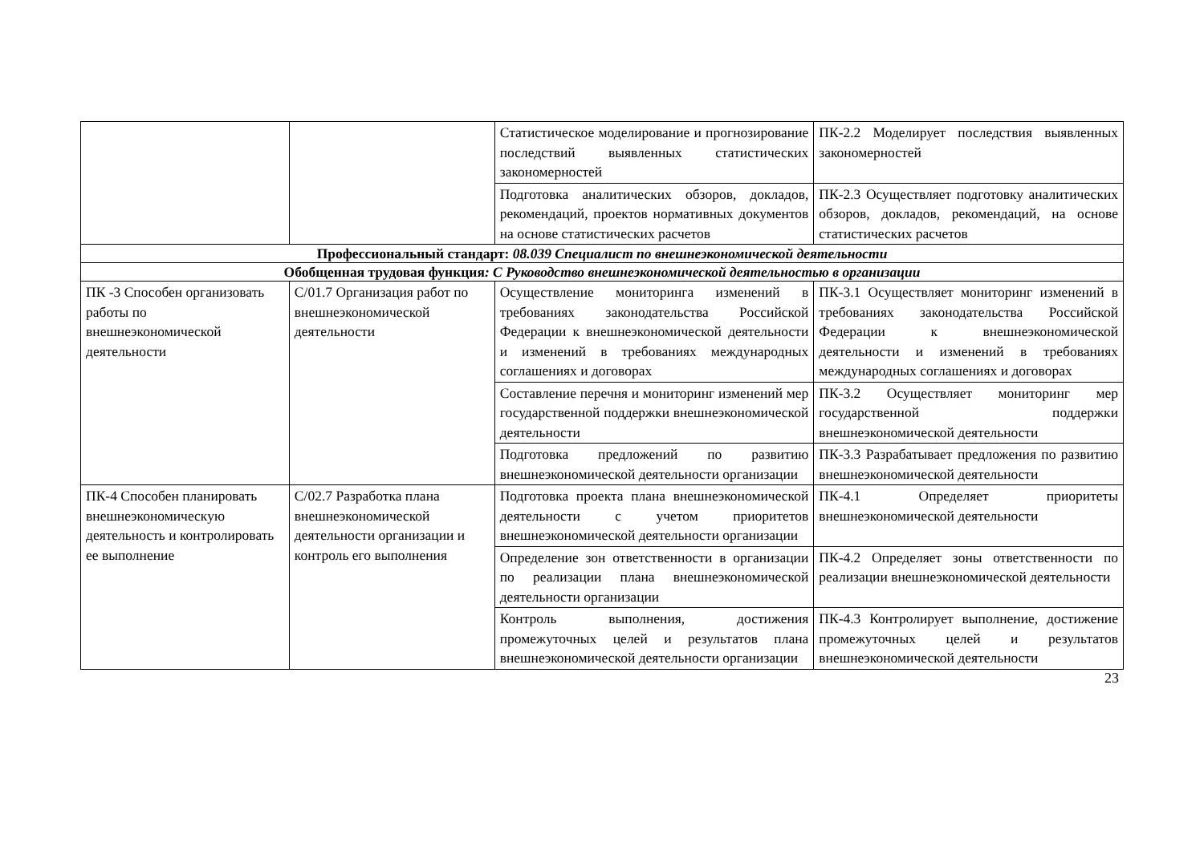| | | Статистическое моделирование и прогнозирование последствий выявленных статистических закономерностей | ПК-2.2 Моделирует последствия выявленных закономерностей |
| | | Подготовка аналитических обзоров, докладов, рекомендаций, проектов нормативных документов на основе статистических расчетов | ПК-2.3 Осуществляет подготовку аналитических обзоров, докладов, рекомендаций, на основе статистических расчетов |
| Профессиональный стандарт: 08.039 Специалист по внешнеэкономической деятельности | | | |
| Обобщенная трудовая функция : С Руководство внешнеэкономической деятельностью в организации | | | |
| ПК -3 Способен организовать работы по внешнеэкономической деятельности | С/01.7 Организация работ по внешнеэкономической деятельности | Осуществление мониторинга изменений в требованиях законодательства Российской Федерации к внешнеэкономической деятельности и изменений в требованиях международных соглашениях и договорах | ПК-3.1 Осуществляет мониторинг изменений в требованиях законодательства Российской Федерации к внешнеэкономической деятельности и изменений в требованиях международных соглашениях и договорах |
| | | Составление перечня и мониторинг изменений мер государственной поддержки внешнеэкономической деятельности | ПК-3.2 Осуществляет мониторинг мер государственной поддержки внешнеэкономической деятельности |
| | | Подготовка предложений по развитию внешнеэкономической деятельности организации | ПК-3.3 Разрабатывает предложения по развитию внешнеэкономической деятельности |
| ПК-4 Способен планировать внешнеэкономическую деятельность и контролировать ее выполнение | С/02.7 Разработка плана внешнеэкономической деятельности организации и контроль его выполнения | Подготовка проекта плана внешнеэкономической деятельности с учетом приоритетов внешнеэкономической деятельности организации | ПК-4.1 Определяет приоритеты внешнеэкономической деятельности |
| | | Определение зон ответственности в организации по реализации плана внешнеэкономической деятельности организации | ПК-4.2 Определяет зоны ответственности по реализации внешнеэкономической деятельности |
| | | Контроль выполнения, достижения промежуточных целей и результатов плана внешнеэкономической деятельности организации | ПК-4.3 Контролирует выполнение, достижение промежуточных целей и результатов внешнеэкономической деятельности |
23